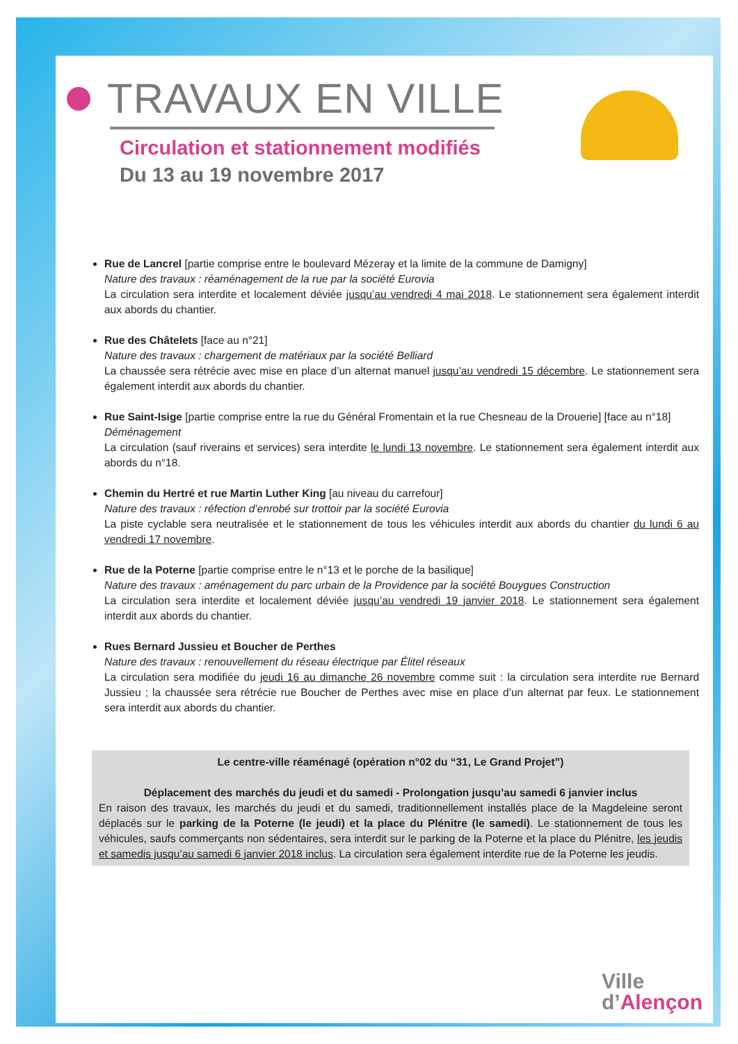TRAVAUX EN VILLE
Circulation et stationnement modifiés
Du 13 au 19 novembre 2017
Rue de Lancrel [partie comprise entre le boulevard Mézeray et la limite de la commune de Damigny]
Nature des travaux : réaménagement de la rue par la société Eurovia
La circulation sera interdite et localement déviée jusqu’au vendredi 4 mai 2018. Le stationnement sera également interdit aux abords du chantier.
Rue des Châtelets [face au n°21]
Nature des travaux : chargement de matériaux par la société Belliard
La chaussée sera rétrécie avec mise en place d’un alternat manuel jusqu’au vendredi 15 décembre. Le stationnement sera également interdit aux abords du chantier.
Rue Saint-Isige [partie comprise entre la rue du Général Fromentain et la rue Chesneau de la Drouerie] [face au n°18]
Déménagement
La circulation (sauf riverains et services) sera interdite le lundi 13 novembre. Le stationnement sera également interdit aux abords du n°18.
Chemin du Hertré et rue Martin Luther King [au niveau du carrefour]
Nature des travaux : réfection d’enrobé sur trottoir par la société Eurovia
La piste cyclable sera neutralisée et le stationnement de tous les véhicules interdit aux abords du chantier du lundi 6 au vendredi 17 novembre.
Rue de la Poterne [partie comprise entre le n°13 et le porche de la basilique]
Nature des travaux : aménagement du parc urbain de la Providence par la société Bouygues Construction
La circulation sera interdite et localement déviée jusqu’au vendredi 19 janvier 2018. Le stationnement sera également interdit aux abords du chantier.
Rues Bernard Jussieu et Boucher de Perthes
Nature des travaux : renouvellement du réseau électrique par Élitel réseaux
La circulation sera modifiée du jeudi 16 au dimanche 26 novembre comme suit : la circulation sera interdite rue Bernard Jussieu ; la chaussée sera rétrécie rue Boucher de Perthes avec mise en place d’un alternat par feux. Le stationnement sera interdit aux abords du chantier.
Le centre-ville réaménagé (opération n°02 du “31, Le Grand Projet”)
Déplacement des marchés du jeudi et du samedi - Prolongation jusqu’au samedi 6 janvier inclus
En raison des travaux, les marchés du jeudi et du samedi, traditionnellement installés place de la Magdeleine seront déplacés sur le parking de la Poterne (le jeudi) et la place du Plénitre (le samedi). Le stationnement de tous les véhicules, saufs commerçants non sédentaires, sera interdit sur le parking de la Poterne et la place du Plénitre, les jeudis et samedis jusqu’au samedi 6 janvier 2018 inclus. La circulation sera également interdite rue de la Poterne les jeudis.
Ville
d’Alençon